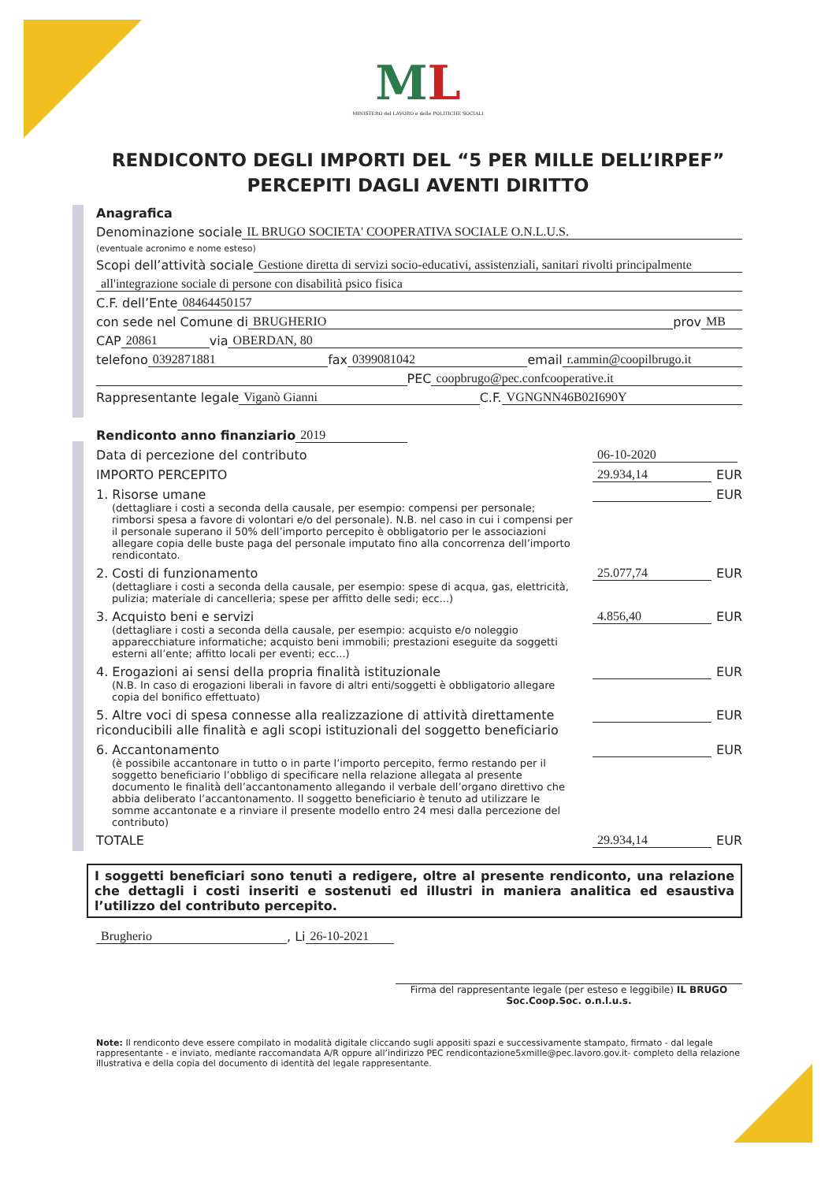ML
MINISTERO del LAVORO e delle POLITICHE SOCIALI
RENDICONTO DEGLI IMPORTI DEL “5 PER MILLE DELL’IRPEF”
PERCEPITI DAGLI AVENTI DIRITTO
Anagrafica
Denominazione sociale IL BRUGO SOCIETA' COOPERATIVA SOCIALE O.N.L.U.S.
(eventuale acronimo e nome esteso)
Scopi dell’attività sociale Gestione diretta di servizi socio-educativi, assistenziali, sanitari rivolti principalmente
all'integrazione sociale di persone con disabilità psico fisica
C.F. dell’Ente 08464450157
con sede nel Comune di BRUGHERIO prov MB
CAP 20861 via OBERDAN, 80
telefono 0392871881 fax 0399081042 email r.ammin@coopilbrugo.it
PEC coopbrugo@pec.confcooperative.it
Rappresentante legale Viganò Gianni C.F. VGNGNN46B02I690Y
Rendiconto anno finanziario 2019
Data di percezione del contributo 06-10-2020
IMPORTO PERCEPITO 29.934,14 EUR
1. Risorse umane
(dettagliare i costi a seconda della causale, per esempio: compensi per personale; rimborsi spesa a favore di volontari e/o del personale). N.B. nel caso in cui i compensi per il personale superano il 50% dell’importo percepito è obbligatorio per le associazioni allegare copia delle buste paga del personale imputato fino alla concorrenza dell’importo rendicontato.
EUR
2. Costi di funzionamento
(dettagliare i costi a seconda della causale, per esempio: spese di acqua, gas, elettricità, pulizia; materiale di cancelleria; spese per affitto delle sedi; ecc...)
25.077,74 EUR
3. Acquisto beni e servizi
(dettagliare i costi a seconda della causale, per esempio: acquisto e/o noleggio apparecchiature informatiche; acquisto beni immobili; prestazioni eseguite da soggetti esterni all’ente; affitto locali per eventi; ecc...)
4.856,40 EUR
4. Erogazioni ai sensi della propria finalità istituzionale
(N.B. In caso di erogazioni liberali in favore di altri enti/soggetti è obbligatorio allegare copia del bonifico effettuato)
EUR
5. Altre voci di spesa connesse alla realizzazione di attività direttamente riconducibili alle finalità e agli scopi istituzionali del soggetto beneficiario
EUR
6. Accantonamento
(è possibile accantonare in tutto o in parte l’importo percepito, fermo restando per il soggetto beneficiario l’obbligo di specificare nella relazione allegata al presente documento le finalità dell’accantonamento allegando il verbale dell’organo direttivo che abbia deliberato l’accantonamento. Il soggetto beneficiario è tenuto ad utilizzare le somme accantonate e a rinviare il presente modello entro 24 mesi dalla percezione del contributo)
EUR
TOTALE 29.934,14 EUR
I soggetti beneficiari sono tenuti a redigere, oltre al presente rendiconto, una relazione che dettagli i costi inseriti e sostenuti ed illustri in maniera analitica ed esaustiva l’utilizzo del contributo percepito.
Brugherio, Li 26-10-2021
Firma del rappresentante legale (per esteso e leggibile) IL BRUGO Soc.Coop.Soc. o.n.l.u.s.
Note: Il rendiconto deve essere compilato in modalità digitale cliccando sugli appositi spazi e successivamente stampato, firmato - dal legale rappresentante - e inviato, mediante raccomandata A/R oppure all’indirizzo PEC rendicontazione5xmille@pec.lavoro.gov.it- completo della relazione illustrativa e della copia del documento di identità del legale rappresentante.